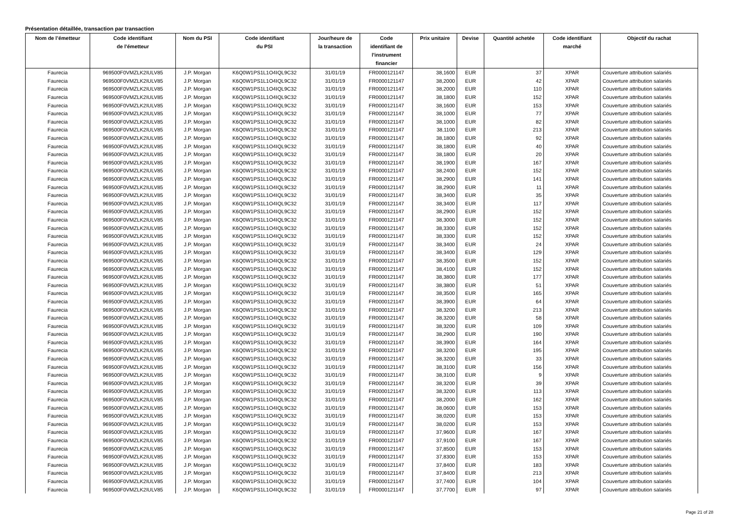Présentation détaillée, transaction par transaction
| Nom de l’émetteur | Code identifiant de l’émetteur | Nom du PSI | Code identifiant du PSI | Jour/heure de la transaction | Code identifiant de l'instrument financier | Prix unitaire | Devise | Quantité achetée | Code identifiant marché | Objectif du rachat |
| --- | --- | --- | --- | --- | --- | --- | --- | --- | --- | --- |
| Faurecia | 969500F0VMZLK2IULV85 | J.P. Morgan | K6Q0W1PS1L1O4IQL9C32 | 31/01/19 | FR0000121147 | 38,1600 | EUR | 37 | XPAR | Couverture attribution salariés |
| Faurecia | 969500F0VMZLK2IULV85 | J.P. Morgan | K6Q0W1PS1L1O4IQL9C32 | 31/01/19 | FR0000121147 | 38,2000 | EUR | 42 | XPAR | Couverture attribution salariés |
| Faurecia | 969500F0VMZLK2IULV85 | J.P. Morgan | K6Q0W1PS1L1O4IQL9C32 | 31/01/19 | FR0000121147 | 38,2000 | EUR | 110 | XPAR | Couverture attribution salariés |
| Faurecia | 969500F0VMZLK2IULV85 | J.P. Morgan | K6Q0W1PS1L1O4IQL9C32 | 31/01/19 | FR0000121147 | 38,1800 | EUR | 152 | XPAR | Couverture attribution salariés |
| Faurecia | 969500F0VMZLK2IULV85 | J.P. Morgan | K6Q0W1PS1L1O4IQL9C32 | 31/01/19 | FR0000121147 | 38,1600 | EUR | 153 | XPAR | Couverture attribution salariés |
| Faurecia | 969500F0VMZLK2IULV85 | J.P. Morgan | K6Q0W1PS1L1O4IQL9C32 | 31/01/19 | FR0000121147 | 38,1000 | EUR | 77 | XPAR | Couverture attribution salariés |
| Faurecia | 969500F0VMZLK2IULV85 | J.P. Morgan | K6Q0W1PS1L1O4IQL9C32 | 31/01/19 | FR0000121147 | 38,1000 | EUR | 82 | XPAR | Couverture attribution salariés |
| Faurecia | 969500F0VMZLK2IULV85 | J.P. Morgan | K6Q0W1PS1L1O4IQL9C32 | 31/01/19 | FR0000121147 | 38,1100 | EUR | 213 | XPAR | Couverture attribution salariés |
| Faurecia | 969500F0VMZLK2IULV85 | J.P. Morgan | K6Q0W1PS1L1O4IQL9C32 | 31/01/19 | FR0000121147 | 38,1800 | EUR | 92 | XPAR | Couverture attribution salariés |
| Faurecia | 969500F0VMZLK2IULV85 | J.P. Morgan | K6Q0W1PS1L1O4IQL9C32 | 31/01/19 | FR0000121147 | 38,1800 | EUR | 40 | XPAR | Couverture attribution salariés |
| Faurecia | 969500F0VMZLK2IULV85 | J.P. Morgan | K6Q0W1PS1L1O4IQL9C32 | 31/01/19 | FR0000121147 | 38,1800 | EUR | 20 | XPAR | Couverture attribution salariés |
| Faurecia | 969500F0VMZLK2IULV85 | J.P. Morgan | K6Q0W1PS1L1O4IQL9C32 | 31/01/19 | FR0000121147 | 38,1900 | EUR | 167 | XPAR | Couverture attribution salariés |
| Faurecia | 969500F0VMZLK2IULV85 | J.P. Morgan | K6Q0W1PS1L1O4IQL9C32 | 31/01/19 | FR0000121147 | 38,2400 | EUR | 152 | XPAR | Couverture attribution salariés |
| Faurecia | 969500F0VMZLK2IULV85 | J.P. Morgan | K6Q0W1PS1L1O4IQL9C32 | 31/01/19 | FR0000121147 | 38,2900 | EUR | 141 | XPAR | Couverture attribution salariés |
| Faurecia | 969500F0VMZLK2IULV85 | J.P. Morgan | K6Q0W1PS1L1O4IQL9C32 | 31/01/19 | FR0000121147 | 38,2900 | EUR | 11 | XPAR | Couverture attribution salariés |
| Faurecia | 969500F0VMZLK2IULV85 | J.P. Morgan | K6Q0W1PS1L1O4IQL9C32 | 31/01/19 | FR0000121147 | 38,3400 | EUR | 35 | XPAR | Couverture attribution salariés |
| Faurecia | 969500F0VMZLK2IULV85 | J.P. Morgan | K6Q0W1PS1L1O4IQL9C32 | 31/01/19 | FR0000121147 | 38,3400 | EUR | 117 | XPAR | Couverture attribution salariés |
| Faurecia | 969500F0VMZLK2IULV85 | J.P. Morgan | K6Q0W1PS1L1O4IQL9C32 | 31/01/19 | FR0000121147 | 38,2900 | EUR | 152 | XPAR | Couverture attribution salariés |
| Faurecia | 969500F0VMZLK2IULV85 | J.P. Morgan | K6Q0W1PS1L1O4IQL9C32 | 31/01/19 | FR0000121147 | 38,3000 | EUR | 152 | XPAR | Couverture attribution salariés |
| Faurecia | 969500F0VMZLK2IULV85 | J.P. Morgan | K6Q0W1PS1L1O4IQL9C32 | 31/01/19 | FR0000121147 | 38,3300 | EUR | 152 | XPAR | Couverture attribution salariés |
| Faurecia | 969500F0VMZLK2IULV85 | J.P. Morgan | K6Q0W1PS1L1O4IQL9C32 | 31/01/19 | FR0000121147 | 38,3300 | EUR | 152 | XPAR | Couverture attribution salariés |
| Faurecia | 969500F0VMZLK2IULV85 | J.P. Morgan | K6Q0W1PS1L1O4IQL9C32 | 31/01/19 | FR0000121147 | 38,3400 | EUR | 24 | XPAR | Couverture attribution salariés |
| Faurecia | 969500F0VMZLK2IULV85 | J.P. Morgan | K6Q0W1PS1L1O4IQL9C32 | 31/01/19 | FR0000121147 | 38,3400 | EUR | 129 | XPAR | Couverture attribution salariés |
| Faurecia | 969500F0VMZLK2IULV85 | J.P. Morgan | K6Q0W1PS1L1O4IQL9C32 | 31/01/19 | FR0000121147 | 38,3500 | EUR | 152 | XPAR | Couverture attribution salariés |
| Faurecia | 969500F0VMZLK2IULV85 | J.P. Morgan | K6Q0W1PS1L1O4IQL9C32 | 31/01/19 | FR0000121147 | 38,4100 | EUR | 152 | XPAR | Couverture attribution salariés |
| Faurecia | 969500F0VMZLK2IULV85 | J.P. Morgan | K6Q0W1PS1L1O4IQL9C32 | 31/01/19 | FR0000121147 | 38,3800 | EUR | 177 | XPAR | Couverture attribution salariés |
| Faurecia | 969500F0VMZLK2IULV85 | J.P. Morgan | K6Q0W1PS1L1O4IQL9C32 | 31/01/19 | FR0000121147 | 38,3800 | EUR | 51 | XPAR | Couverture attribution salariés |
| Faurecia | 969500F0VMZLK2IULV85 | J.P. Morgan | K6Q0W1PS1L1O4IQL9C32 | 31/01/19 | FR0000121147 | 38,3500 | EUR | 165 | XPAR | Couverture attribution salariés |
| Faurecia | 969500F0VMZLK2IULV85 | J.P. Morgan | K6Q0W1PS1L1O4IQL9C32 | 31/01/19 | FR0000121147 | 38,3900 | EUR | 64 | XPAR | Couverture attribution salariés |
| Faurecia | 969500F0VMZLK2IULV85 | J.P. Morgan | K6Q0W1PS1L1O4IQL9C32 | 31/01/19 | FR0000121147 | 38,3200 | EUR | 213 | XPAR | Couverture attribution salariés |
| Faurecia | 969500F0VMZLK2IULV85 | J.P. Morgan | K6Q0W1PS1L1O4IQL9C32 | 31/01/19 | FR0000121147 | 38,3200 | EUR | 58 | XPAR | Couverture attribution salariés |
| Faurecia | 969500F0VMZLK2IULV85 | J.P. Morgan | K6Q0W1PS1L1O4IQL9C32 | 31/01/19 | FR0000121147 | 38,3200 | EUR | 109 | XPAR | Couverture attribution salariés |
| Faurecia | 969500F0VMZLK2IULV85 | J.P. Morgan | K6Q0W1PS1L1O4IQL9C32 | 31/01/19 | FR0000121147 | 38,2900 | EUR | 190 | XPAR | Couverture attribution salariés |
| Faurecia | 969500F0VMZLK2IULV85 | J.P. Morgan | K6Q0W1PS1L1O4IQL9C32 | 31/01/19 | FR0000121147 | 38,3900 | EUR | 164 | XPAR | Couverture attribution salariés |
| Faurecia | 969500F0VMZLK2IULV85 | J.P. Morgan | K6Q0W1PS1L1O4IQL9C32 | 31/01/19 | FR0000121147 | 38,3200 | EUR | 195 | XPAR | Couverture attribution salariés |
| Faurecia | 969500F0VMZLK2IULV85 | J.P. Morgan | K6Q0W1PS1L1O4IQL9C32 | 31/01/19 | FR0000121147 | 38,3200 | EUR | 33 | XPAR | Couverture attribution salariés |
| Faurecia | 969500F0VMZLK2IULV85 | J.P. Morgan | K6Q0W1PS1L1O4IQL9C32 | 31/01/19 | FR0000121147 | 38,3100 | EUR | 156 | XPAR | Couverture attribution salariés |
| Faurecia | 969500F0VMZLK2IULV85 | J.P. Morgan | K6Q0W1PS1L1O4IQL9C32 | 31/01/19 | FR0000121147 | 38,3100 | EUR | 9 | XPAR | Couverture attribution salariés |
| Faurecia | 969500F0VMZLK2IULV85 | J.P. Morgan | K6Q0W1PS1L1O4IQL9C32 | 31/01/19 | FR0000121147 | 38,3200 | EUR | 39 | XPAR | Couverture attribution salariés |
| Faurecia | 969500F0VMZLK2IULV85 | J.P. Morgan | K6Q0W1PS1L1O4IQL9C32 | 31/01/19 | FR0000121147 | 38,3200 | EUR | 113 | XPAR | Couverture attribution salariés |
| Faurecia | 969500F0VMZLK2IULV85 | J.P. Morgan | K6Q0W1PS1L1O4IQL9C32 | 31/01/19 | FR0000121147 | 38,2000 | EUR | 162 | XPAR | Couverture attribution salariés |
| Faurecia | 969500F0VMZLK2IULV85 | J.P. Morgan | K6Q0W1PS1L1O4IQL9C32 | 31/01/19 | FR0000121147 | 38,0600 | EUR | 153 | XPAR | Couverture attribution salariés |
| Faurecia | 969500F0VMZLK2IULV85 | J.P. Morgan | K6Q0W1PS1L1O4IQL9C32 | 31/01/19 | FR0000121147 | 38,0200 | EUR | 153 | XPAR | Couverture attribution salariés |
| Faurecia | 969500F0VMZLK2IULV85 | J.P. Morgan | K6Q0W1PS1L1O4IQL9C32 | 31/01/19 | FR0000121147 | 38,0200 | EUR | 153 | XPAR | Couverture attribution salariés |
| Faurecia | 969500F0VMZLK2IULV85 | J.P. Morgan | K6Q0W1PS1L1O4IQL9C32 | 31/01/19 | FR0000121147 | 37,9600 | EUR | 167 | XPAR | Couverture attribution salariés |
| Faurecia | 969500F0VMZLK2IULV85 | J.P. Morgan | K6Q0W1PS1L1O4IQL9C32 | 31/01/19 | FR0000121147 | 37,9100 | EUR | 167 | XPAR | Couverture attribution salariés |
| Faurecia | 969500F0VMZLK2IULV85 | J.P. Morgan | K6Q0W1PS1L1O4IQL9C32 | 31/01/19 | FR0000121147 | 37,8500 | EUR | 153 | XPAR | Couverture attribution salariés |
| Faurecia | 969500F0VMZLK2IULV85 | J.P. Morgan | K6Q0W1PS1L1O4IQL9C32 | 31/01/19 | FR0000121147 | 37,8300 | EUR | 153 | XPAR | Couverture attribution salariés |
| Faurecia | 969500F0VMZLK2IULV85 | J.P. Morgan | K6Q0W1PS1L1O4IQL9C32 | 31/01/19 | FR0000121147 | 37,8400 | EUR | 183 | XPAR | Couverture attribution salariés |
| Faurecia | 969500F0VMZLK2IULV85 | J.P. Morgan | K6Q0W1PS1L1O4IQL9C32 | 31/01/19 | FR0000121147 | 37,8400 | EUR | 213 | XPAR | Couverture attribution salariés |
| Faurecia | 969500F0VMZLK2IULV85 | J.P. Morgan | K6Q0W1PS1L1O4IQL9C32 | 31/01/19 | FR0000121147 | 37,7400 | EUR | 104 | XPAR | Couverture attribution salariés |
| Faurecia | 969500F0VMZLK2IULV85 | J.P. Morgan | K6Q0W1PS1L1O4IQL9C32 | 31/01/19 | FR0000121147 | 37,7700 | EUR | 97 | XPAR | Couverture attribution salariés |
Page 21 of 28